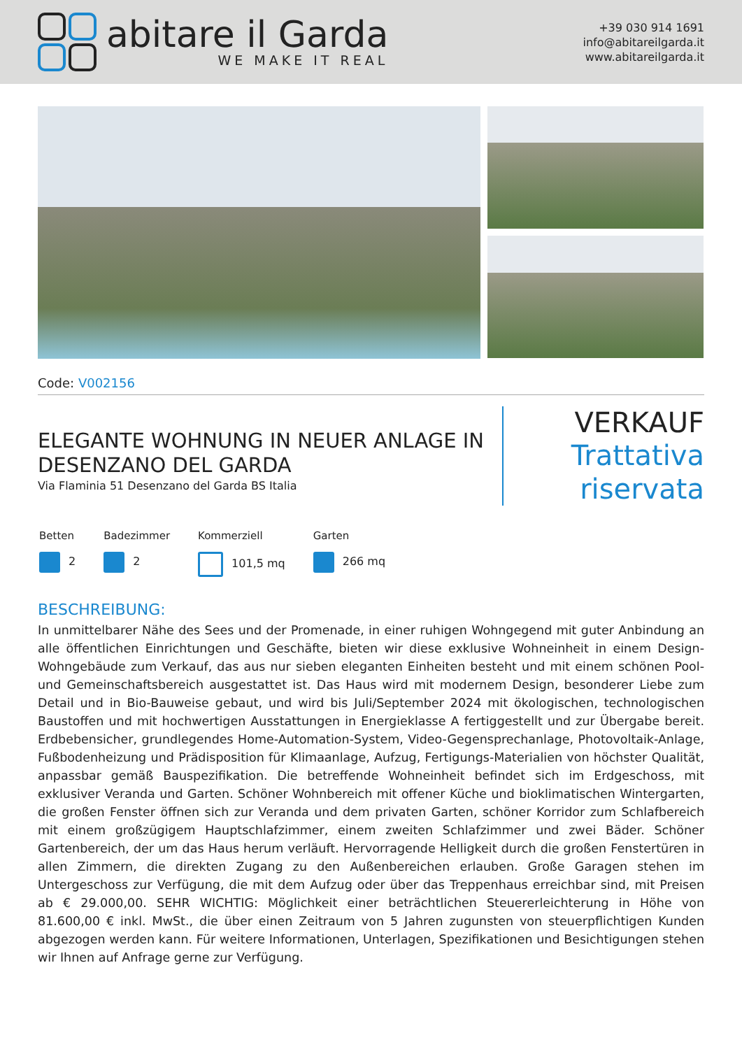abitare il Garda
WE MAKE IT REAL
+39 030 914 1691
info@abitareilgarda.it
www.abitareilgarda.it
Code: V002156
ELEGANTE WOHNUNG IN NEUER ANLAGE IN DESENZANO DEL GARDA
Via Flaminia 51 Desenzano del Garda BS Italia
VERKAUF
Trattativa
riservata
Betten
2
Badezimmer
2
Kommerziell
101,5 mq
Garten
266 mq
BESCHREIBUNG:
In unmittelbarer Nähe des Sees und der Promenade, in einer ruhigen Wohngegend mit guter Anbindung an alle öffentlichen Einrichtungen und Geschäfte, bieten wir diese exklusive Wohneinheit in einem Design-Wohngebäude zum Verkauf, das aus nur sieben eleganten Einheiten besteht und mit einem schönen Pool- und Gemeinschaftsbereich ausgestattet ist. Das Haus wird mit modernem Design, besonderer Liebe zum Detail und in Bio-Bauweise gebaut, und wird bis Juli/September 2024 mit ökologischen, technologischen Baustoffen und mit hochwertigen Ausstattungen in Energieklasse A fertiggestellt und zur Übergabe bereit. Erdbebensicher, grundlegendes Home-Automation-System, Video-Gegensprechanlage, Photovoltaik-Anlage, Fußbodenheizung und Prädisposition für Klimaanlage, Aufzug, Fertigungs-Materialien von höchster Qualität, anpassbar gemäß Bauspezifikation. Die betreffende Wohneinheit befindet sich im Erdgeschoss, mit exklusiver Veranda und Garten. Schöner Wohnbereich mit offener Küche und bioklimatischen Wintergarten, die großen Fenster öffnen sich zur Veranda und dem privaten Garten, schöner Korridor zum Schlafbereich mit einem großzügigem Hauptschlafzimmer, einem zweiten Schlafzimmer und zwei Bäder. Schöner Gartenbereich, der um das Haus herum verläuft. Hervorragende Helligkeit durch die großen Fenstertüren in allen Zimmern, die direkten Zugang zu den Außenbereichen erlauben. Große Garagen stehen im Untergeschoss zur Verfügung, die mit dem Aufzug oder über das Treppenhaus erreichbar sind, mit Preisen ab € 29.000,00. SEHR WICHTIG: Möglichkeit einer beträchtlichen Steuererleichterung in Höhe von 81.600,00 € inkl. MwSt., die über einen Zeitraum von 5 Jahren zugunsten von steuerpflichtigen Kunden abgezogen werden kann. Für weitere Informationen, Unterlagen, Spezifikationen und Besichtigungen stehen wir Ihnen auf Anfrage gerne zur Verfügung.